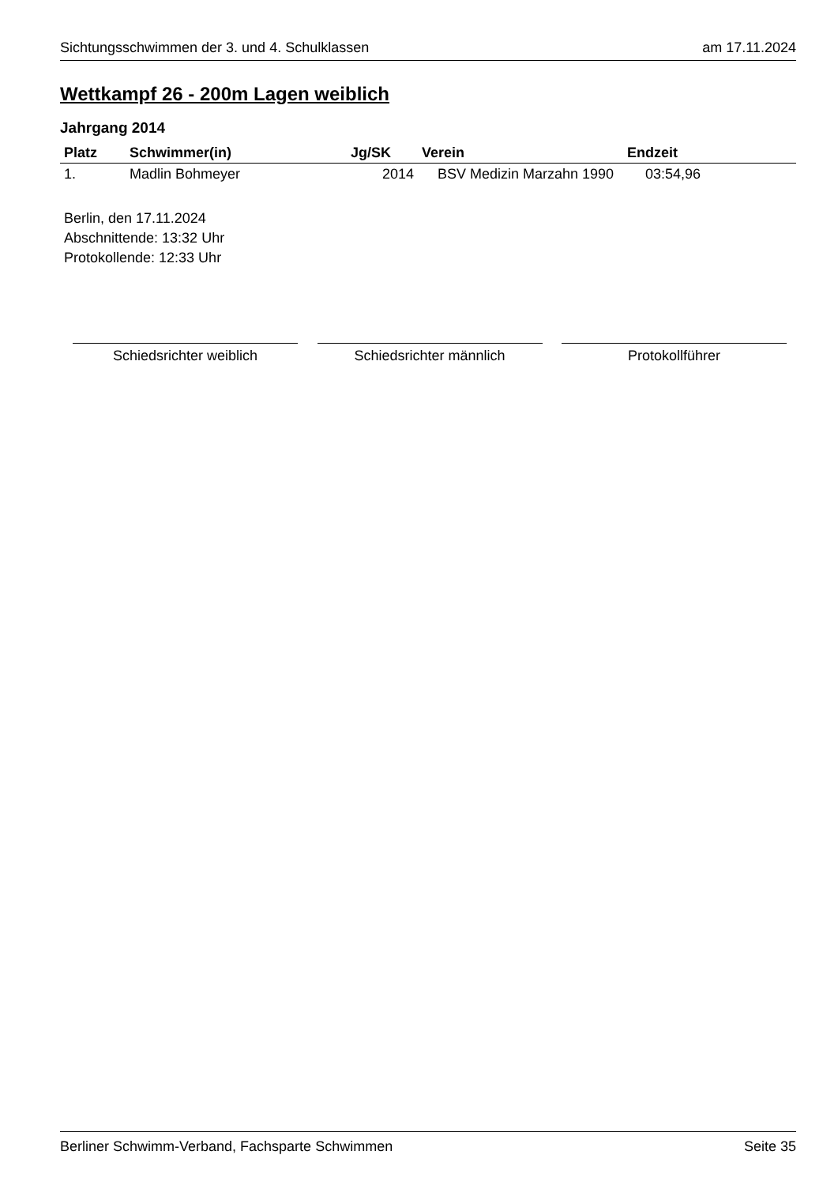Sichtungsschwimmen der 3. und 4. Schulklassen am 17.11.2024
Wettkampf 26 - 200m Lagen weiblich
Jahrgang 2014
| Platz | Schwimmer(in) | Jg/SK | Verein | Endzeit |
| --- | --- | --- | --- | --- |
| 1. | Madlin Bohmeyer | 2014 | BSV Medizin Marzahn 1990 | 03:54,96 |
Berlin, den 17.11.2024
Abschnittende: 13:32 Uhr
Protokollende: 12:33 Uhr
Schiedsrichter weiblich Schiedsrichter männlich Protokollführer
Berliner Schwimm-Verband, Fachsparte Schwimmen Seite 35